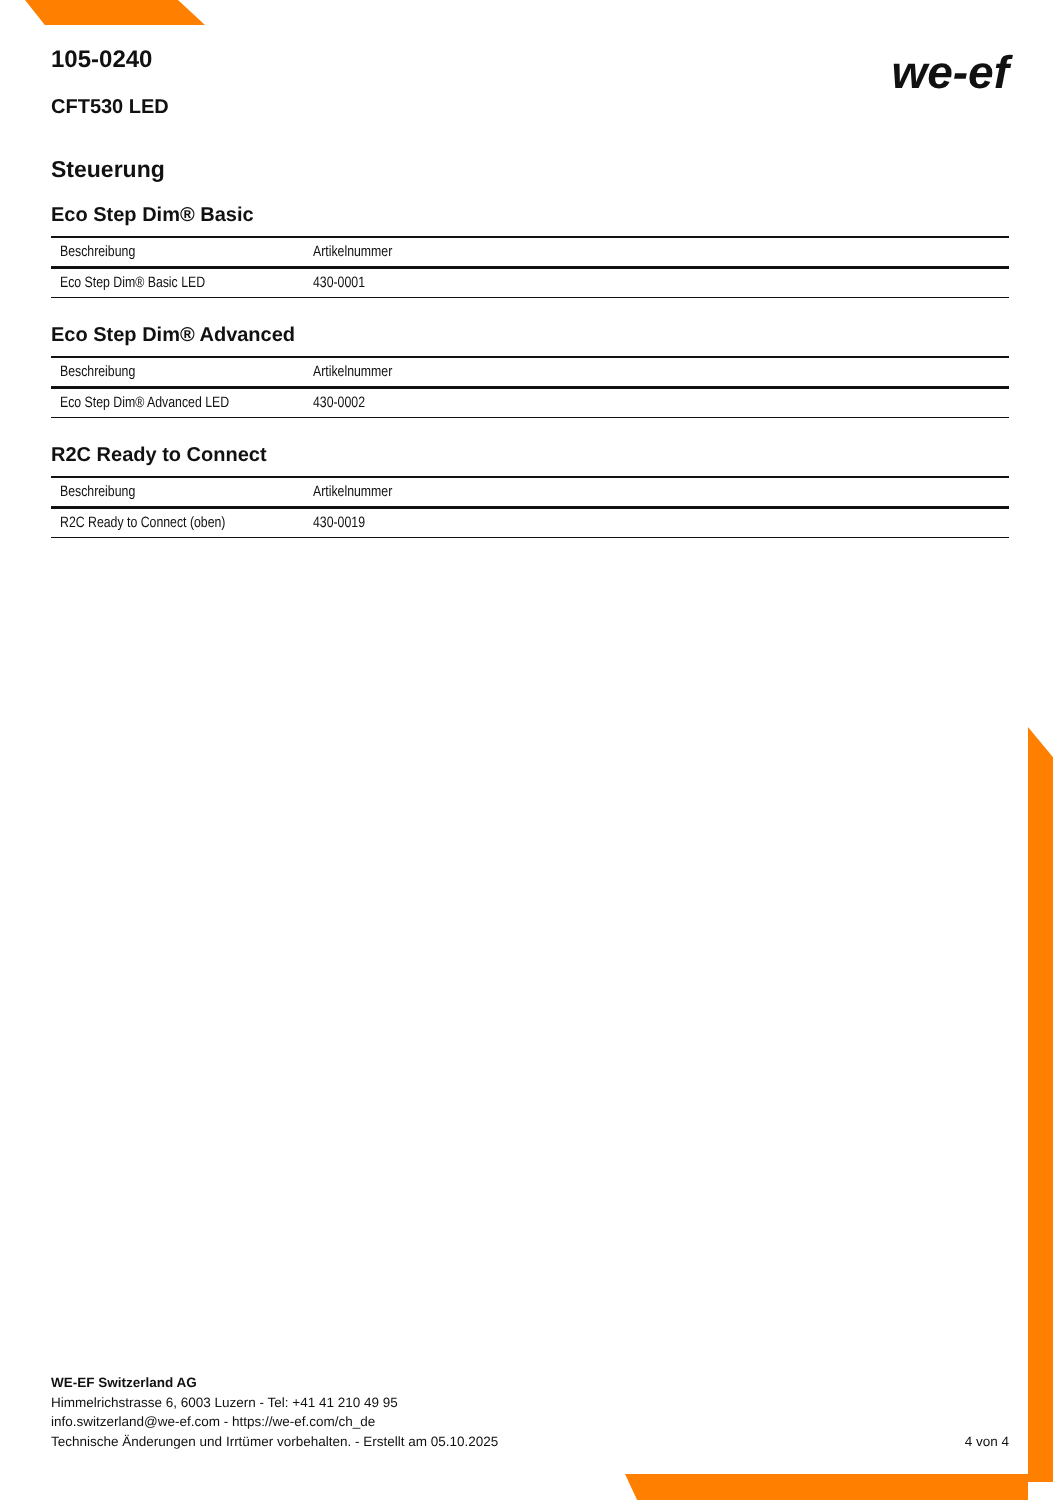105-0240
CFT530 LED
we-ef
Steuerung
Eco Step Dim® Basic
| Beschreibung | Artikelnummer |
| --- | --- |
| Eco Step Dim® Basic LED | 430-0001 |
Eco Step Dim® Advanced
| Beschreibung | Artikelnummer |
| --- | --- |
| Eco Step Dim® Advanced LED | 430-0002 |
R2C Ready to Connect
| Beschreibung | Artikelnummer |
| --- | --- |
| R2C Ready to Connect (oben) | 430-0019 |
WE-EF Switzerland AG
Himmelrichstrasse 6, 6003 Luzern - Tel: +41 41 210 49 95
info.switzerland@we-ef.com - https://we-ef.com/ch_de
Technische Änderungen und Irrtümer vorbehalten. - Erstellt am 05.10.2025 4 von 4